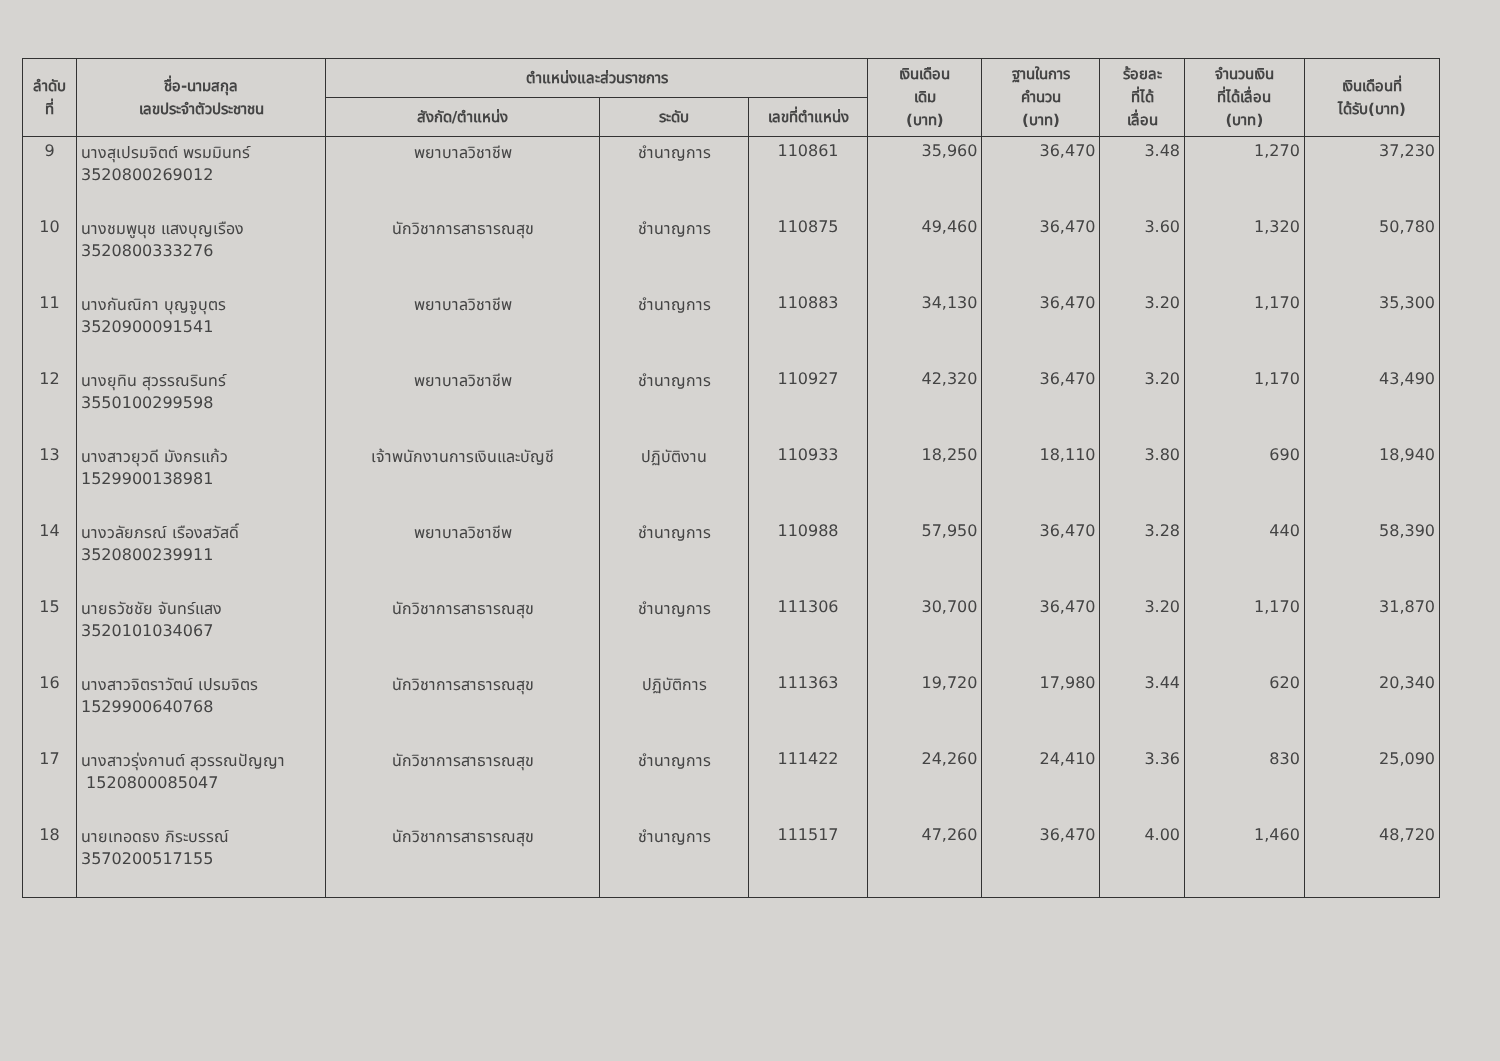| ลำดับ ที่ | ชื่อ-นามสกุล เลขประจำตัวประชาชน | ตำแหน่งและส่วนราชการ | | | เงินเดือน เดิม (บาท) | ฐานในการ คำนวน (บาท) | ร้อยละ ที่ได้ เลื่อน | จำนวนเงิน ที่ได้เลื่อน (บาท) | เงินเดือนที่ ได้รับ(บาท) |
| --- | --- | --- | --- | --- | --- | --- | --- | --- | --- |
| | | สังกัด/ตำแหน่ง | ระดับ | เลขที่ตำแหน่ง | | | | | |
| 9 | นางสุเปรมจิตต์ พรมมินทร์ 3520800269012 | พยาบาลวิชาชีพ | ชำนาญการ | 110861 | 35,960 | 36,470 | 3.48 | 1,270 | 37,230 |
| 10 | นางชมพูนุช แสงบุญเรือง 3520800333276 | นักวิชาการสาธารณสุข | ชำนาญการ | 110875 | 49,460 | 36,470 | 3.60 | 1,320 | 50,780 |
| 11 | นางกันณิกา บุญจูบุตร 3520900091541 | พยาบาลวิชาชีพ | ชำนาญการ | 110883 | 34,130 | 36,470 | 3.20 | 1,170 | 35,300 |
| 12 | นางยุทิน สุวรรณรินทร์ 3550100299598 | พยาบาลวิชาชีพ | ชำนาญการ | 110927 | 42,320 | 36,470 | 3.20 | 1,170 | 43,490 |
| 13 | นางสาวยุวดี มังกรแก้ว 1529900138981 | เจ้าพนักงานการเงินและบัญชี | ปฏิบัติงาน | 110933 | 18,250 | 18,110 | 3.80 | 690 | 18,940 |
| 14 | นางวลัยภรณ์ เรืองสวัสดิ์ 3520800239911 | พยาบาลวิชาชีพ | ชำนาญการ | 110988 | 57,950 | 36,470 | 3.28 | 440 | 58,390 |
| 15 | นายธวัชชัย จันทร์แสง 3520101034067 | นักวิชาการสาธารณสุข | ชำนาญการ | 111306 | 30,700 | 36,470 | 3.20 | 1,170 | 31,870 |
| 16 | นางสาวจิตราวัตน์ เปรมจิตร 1529900640768 | นักวิชาการสาธารณสุข | ปฏิบัติการ | 111363 | 19,720 | 17,980 | 3.44 | 620 | 20,340 |
| 17 | นางสาวรุ่งกานต์ สุวรรณปัญญา 1520800085047 | นักวิชาการสาธารณสุข | ชำนาญการ | 111422 | 24,260 | 24,410 | 3.36 | 830 | 25,090 |
| 18 | นายเทอดธง ภิระบรรณ์ 3570200517155 | นักวิชาการสาธารณสุข | ชำนาญการ | 111517 | 47,260 | 36,470 | 4.00 | 1,460 | 48,720 |